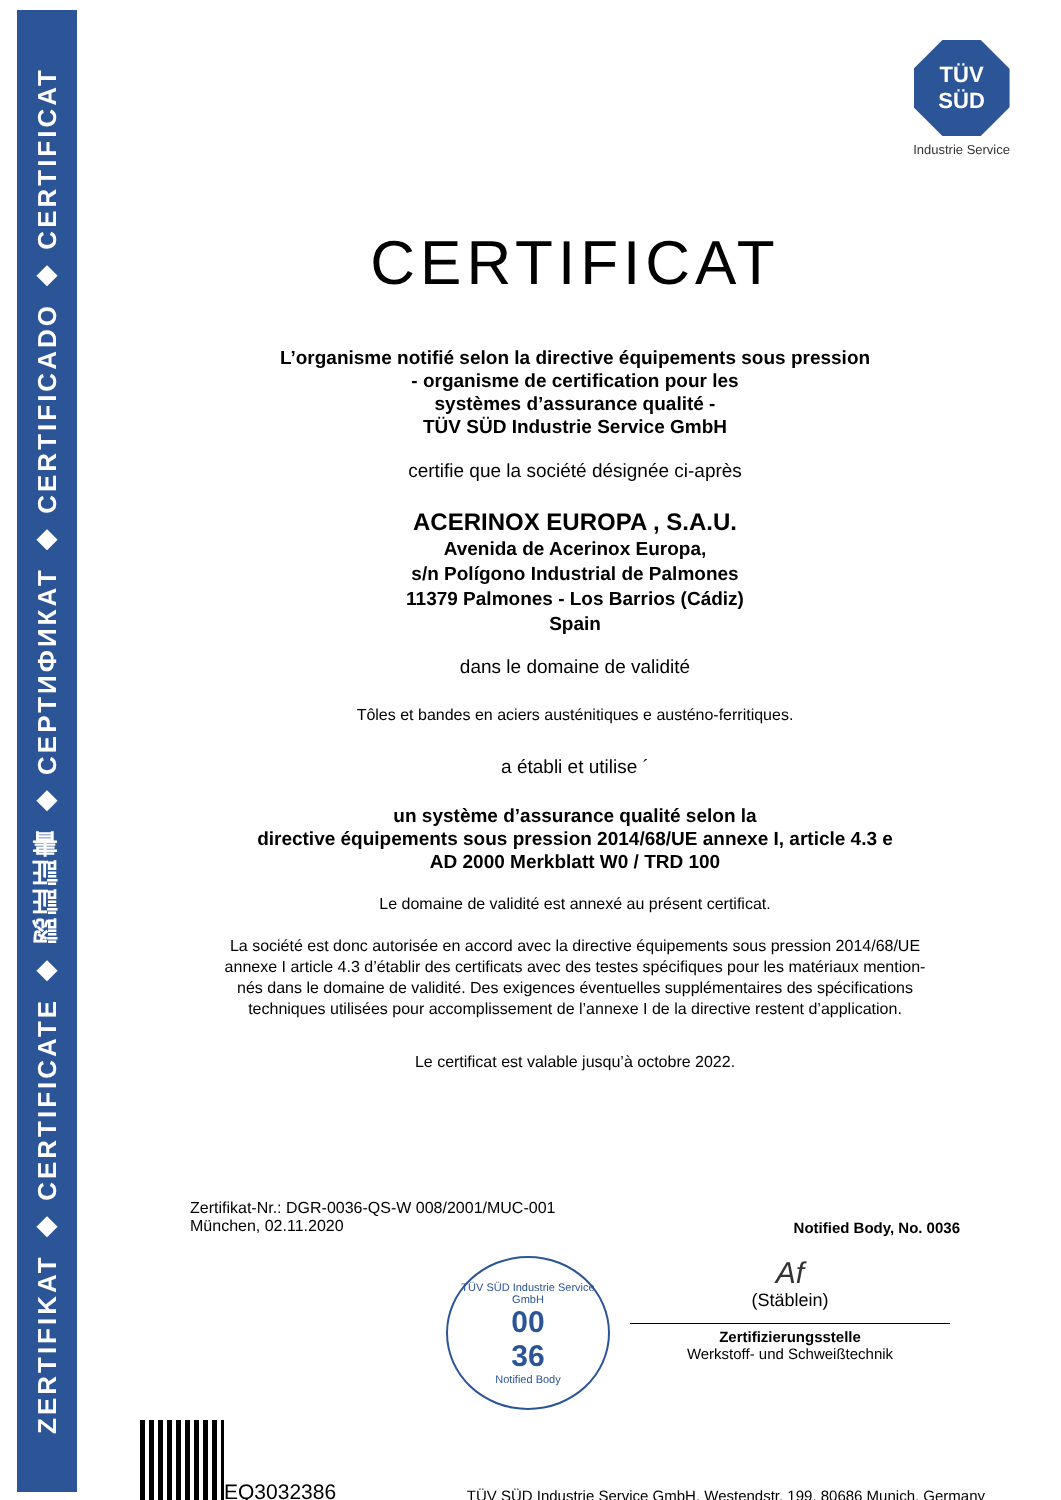ZERTIFIKAT ◆ CERTIFICATE ◆ 認証証書 ◆ СЕРТИФИКАТ ◆ CERTIFICADO ◆ CERTIFICAT
TÜV
SÜD
Industrie Service
CERTIFICAT
L’organisme notifié selon la directive équipements sous pression
- organisme de certification pour les
systèmes d’assurance qualité -
TÜV SÜD Industrie Service GmbH
certifie que la société désignée ci-après
ACERINOX EUROPA , S.A.U.
Avenida de Acerinox Europa,
s/n Polígono Industrial de Palmones
11379 Palmones - Los Barrios (Cádiz)
Spain
dans le domaine de validité
Tôles et bandes en aciers austénitiques e austéno-ferritiques.
a établi et utilise ´
un système d’assurance qualité selon la
directive équipements sous pression 2014/68/UE annexe I, article 4.3 e
AD 2000 Merkblatt W0 / TRD 100
Le domaine de validité est annexé au présent certificat.
La société est donc autorisée en accord avec la directive équipements sous pression 2014/68/UE
annexe I article 4.3 d’établir des certificats avec des testes spécifiques pour les matériaux mention-
nés dans le domaine de validité. Des exigences éventuelles supplémentaires des spécifications
techniques utilisées pour accomplissement de l’annexe I de la directive restent d’application.
Le certificat est valable jusqu’à octobre 2022.
Zertifikat-Nr.: DGR-0036-QS-W 008/2001/MUC-001
München, 02.11.2020
Notified Body, No. 0036
TÜV SÜD Industrie Service GmbH
00
36
Notified Body
Af
(Stäblein)
Zertifizierungsstelle
Werkstoff- und Schweißtechnik
EQ3032386
TÜV SÜD Industrie Service GmbH, Westendstr. 199, 80686 Munich, Germany